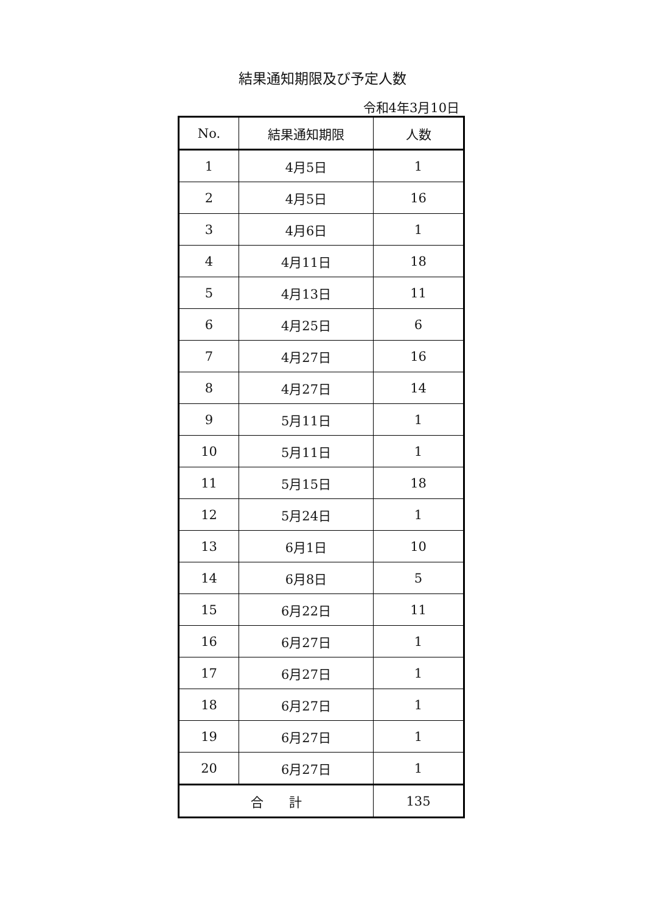結果通知期限及び予定人数
令和4年3月10日
| No. | 結果通知期限 | 人数 |
| --- | --- | --- |
| 1 | 4月5日 | 1 |
| 2 | 4月5日 | 16 |
| 3 | 4月6日 | 1 |
| 4 | 4月11日 | 18 |
| 5 | 4月13日 | 11 |
| 6 | 4月25日 | 6 |
| 7 | 4月27日 | 16 |
| 8 | 4月27日 | 14 |
| 9 | 5月11日 | 1 |
| 10 | 5月11日 | 1 |
| 11 | 5月15日 | 18 |
| 12 | 5月24日 | 1 |
| 13 | 6月1日 | 10 |
| 14 | 6月8日 | 5 |
| 15 | 6月22日 | 11 |
| 16 | 6月27日 | 1 |
| 17 | 6月27日 | 1 |
| 18 | 6月27日 | 1 |
| 19 | 6月27日 | 1 |
| 20 | 6月27日 | 1 |
| 合 計 | | 135 |